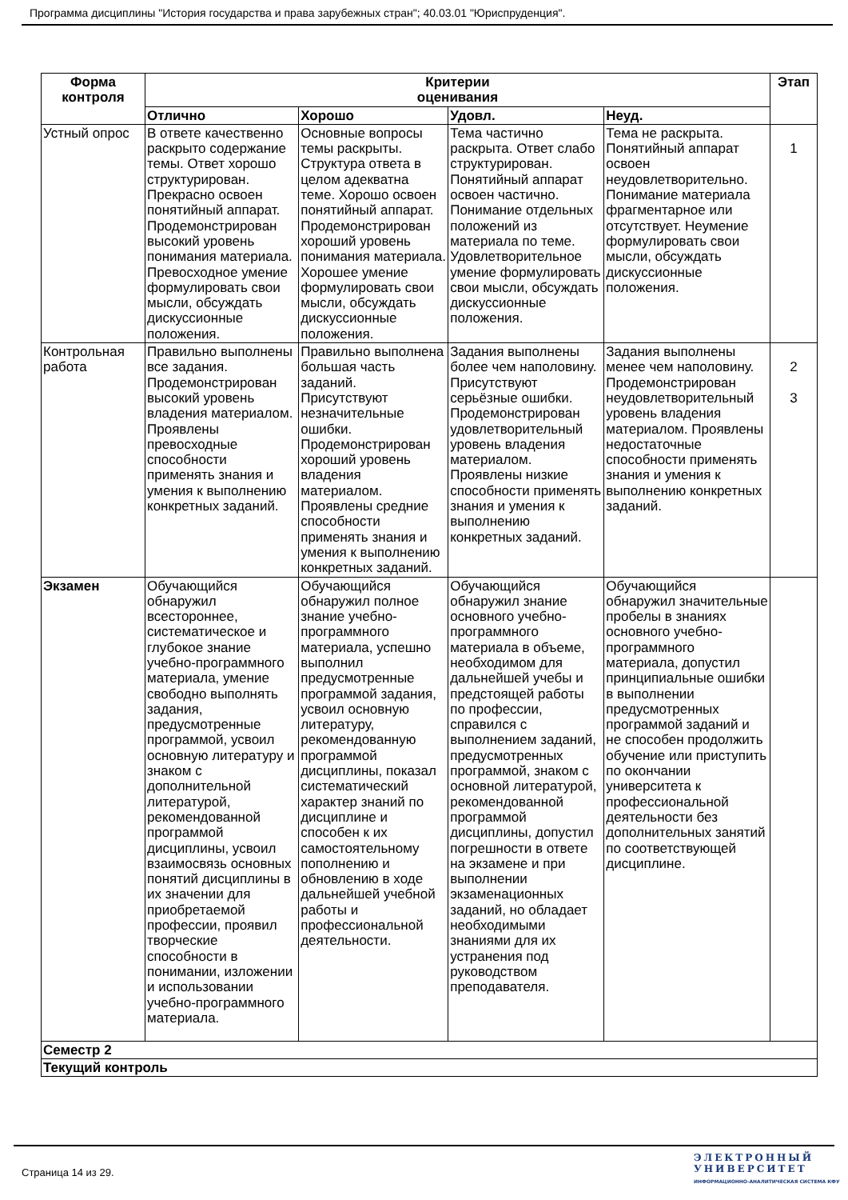Программа дисциплины "История государства и права зарубежных стран"; 40.03.01 "Юриспруденция".
| Форма контроля | Критерии оценивания | | | | Этап |
| --- | --- | --- | --- | --- | --- |
| | Отлично | Хорошо | Удовл. | Неуд. | |
| Устный опрос | В ответе качественно раскрыто содержание темы. Ответ хорошо структурирован. Прекрасно освоен понятийный аппарат. Продемонстрирован высокий уровень понимания материала. Превосходное умение формулировать свои мысли, обсуждать дискуссионные положения. | Основные вопросы темы раскрыты. Структура ответа в целом адекватна теме. Хорошо освоен понятийный аппарат. Продемонстрирован хороший уровень понимания материала. Хорошее умение формулировать свои мысли, обсуждать дискуссионные положения. | Тема частично раскрыта. Ответ слабо структурирован. Понятийный аппарат освоен частично. Понимание отдельных положений из материала по теме. Удовлетворительное умение формулировать свои мысли, обсуждать дискуссионные положения. | Тема не раскрыта. Понятийный аппарат освоен неудовлетворительно. Понимание материала фрагментарное или отсутствует. Неумение формулировать свои мысли, обсуждать дискуссионные положения. | 1 |
| Контрольная работа | Правильно выполнены все задания. Продемонстрирован высокий уровень владения материалом. Проявлены превосходные способности применять знания и умения к выполнению конкретных заданий. | Правильно выполнена большая часть заданий. Присутствуют незначительные ошибки. Продемонстрирован хороший уровень владения материалом. Проявлены средние способности применять знания и умения к выполнению конкретных заданий. | Задания выполнены более чем наполовину. Присутствуют серьёзные ошибки. Продемонстрирован удовлетворительный уровень владения материалом. Проявлены низкие способности применять знания и умения к выполнению конкретных заданий. | Задания выполнены менее чем наполовину. Продемонстрирован неудовлетворительный уровень владения материалом. Проявлены недостаточные способности применять знания и умения к выполнению конкретных заданий. | 2 3 |
| Экзамен | Обучающийся обнаружил всестороннее, систематическое и глубокое знание учебно-программного материала, умение свободно выполнять задания, предусмотренные программой, усвоил основную литературу и знаком с дополнительной литературой, рекомендованной программой дисциплины, усвоил взаимосвязь основных понятий дисциплины в их значении для приобретаемой профессии, проявил творческие способности в понимании, изложении и использовании учебно-программного материала. | Обучающийся обнаружил полное знание учебно-программного материала, успешно выполнил предусмотренные программой задания, усвоил основную литературу, рекомендованную программой дисциплины, показал систематический характер знаний по дисциплине и способен к их самостоятельному пополнению и обновлению в ходе дальнейшей учебной работы и профессиональной деятельности. | Обучающийся обнаружил знание основного учебно-программного материала в объеме, необходимом для дальнейшей учебы и предстоящей работы по профессии, справился с выполнением заданий, предусмотренных программой, знаком с основной литературой, рекомендованной программой дисциплины, допустил погрешности в ответе на экзамене и при выполнении экзаменационных заданий, но обладает необходимыми знаниями для их устранения под руководством преподавателя. | Обучающийся обнаружил значительные пробелы в знаниях основного учебно-программного материала, допустил принципиальные ошибки в выполнении предусмотренных программой заданий и не способен продолжить обучение или приступить по окончании университета к профессиональной деятельности без дополнительных занятий по соответствующей дисциплине. | |
| Семестр 2 | | | | | |
| Текущий контроль | | | | | |
Страница 14 из 29.
ЭЛЕКТРОННЫЙ
УНИВЕРСИТЕТ
ИНФОРМАЦИОННО-АНАЛИТИЧЕСКАЯ СИСТЕМА КФУ